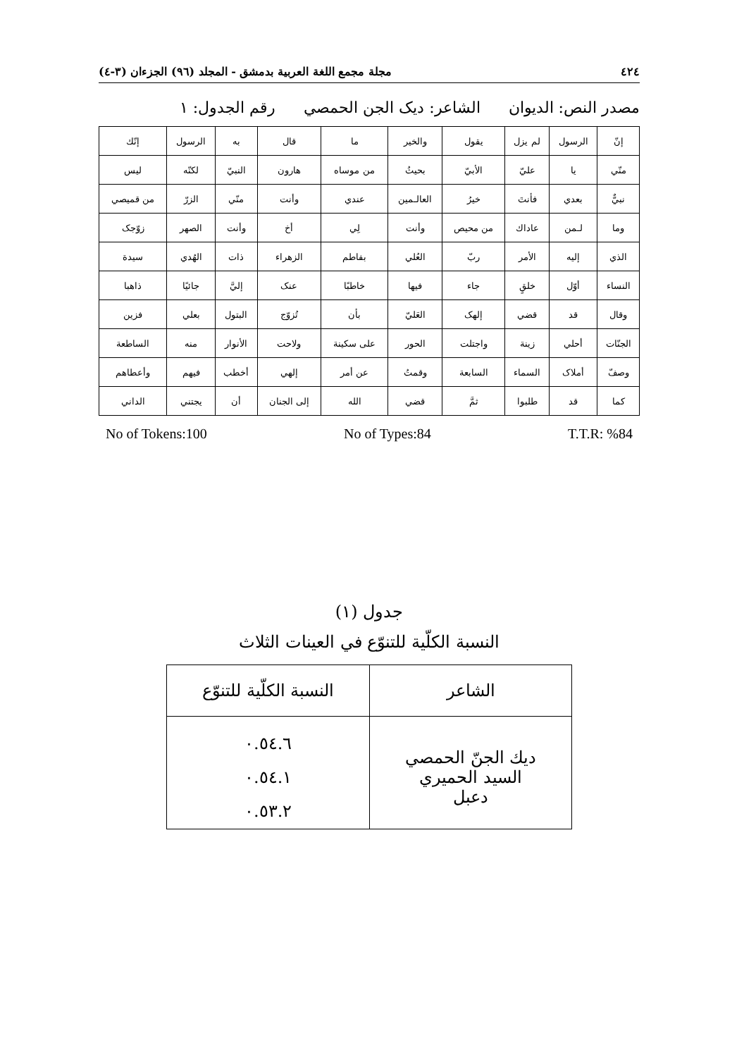٤٢٤ مجلة مجمع اللغة العربية بدمشق - المجلد (٩٦) الجزءان (٣-٤)
مصدر النص: الديوان الشاعر: ديک الجن الحمصي رقم الجدول: ١
| إنّ | الرسول | لم يزل | يقول | والخير | ما | قال | به | الرسول | إنّك |
| منّي | يا | عليّ | الأبيّ | بحيثُ | من موساه | هارون | النبيّ | لكنّه | ليس |
| نبيٌّ | بعدي | فأنتَ | خيرُ | العالـمين | عندي | وأنت | منّي | الزرّ | من قميصي |
| وما | لـمن | عاداك | من محيص | وأنت | لِي | أخ | وأنت | الصهر | زوّجک |
| الذي | إليه | الأمر | ربّ | العُلي | بفاطم | الزهراء | ذات | الهُدي | سيدة |
| النساء | أوّل | خلقٍ | جاء | فيها | خاطبًا | عنک | إليَّ | جائيًا | ذاهبا |
| وقال | قد | قضي | إلهک | العَليّ | بأن | تُزوّج | البتول | بعلي | فزين |
| الجنّات | أحلي | زينة | واجتلت | الحور | على سكينة | ولاحت | الأنوار | منه | الساطعة |
| وصفّ | أملاک | السماء | السابعة | وقمتُ | عن أمر | إلهي | أخطب | فيهم | وأعطاهم |
| كما | قد | طلبوا | ثمَّ | قضي | الله | إلى الجنان | أن | يجتني | الداني |
No of Tokens:100 No of Types:84 T.T.R: %84
جدول (١)
النسبة الكلّية للتنوّع في العينات الثلاث
| الشاعر | النسبة الكلّية للتنوّع |
| --- | --- |
| ديك الجنّ الحمصي السيد الحميري دعبل | ٠.٥٤.٦ ٠.٥٤.١ ٠.٥٣.٢ |